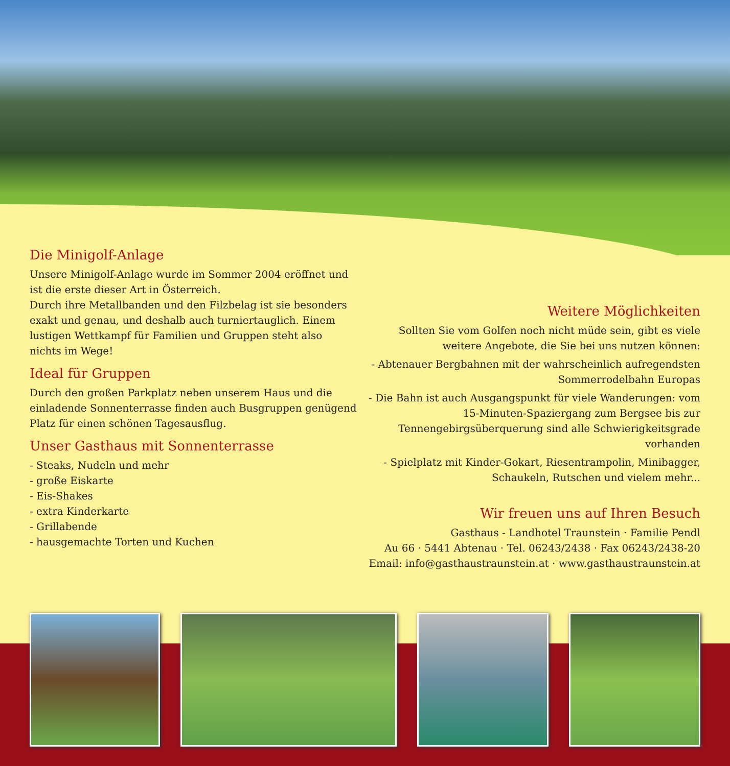Die Minigolf-Anlage
Unsere Minigolf-Anlage wurde im Sommer 2004 eröffnet und ist die erste dieser Art in Österreich.
Durch ihre Metallbanden und den Filzbelag ist sie besonders exakt und genau, und deshalb auch turniertauglich. Einem lustigen Wettkampf für Familien und Gruppen steht also nichts im Wege!
Ideal für Gruppen
Durch den großen Parkplatz neben unserem Haus und die einladende Sonnenterrasse finden auch Busgruppen genügend Platz für einen schönen Tagesausflug.
Unser Gasthaus mit Sonnenterrasse
- Steaks, Nudeln und mehr
- große Eiskarte
- Eis-Shakes
- extra Kinderkarte
- Grillabende
- hausgemachte Torten und Kuchen
Weitere Möglichkeiten
Sollten Sie vom Golfen noch nicht müde sein, gibt es viele weitere Angebote, die Sie bei uns nutzen können:
- Abtenauer Bergbahnen mit der wahrscheinlich aufregendsten Sommerrodelbahn Europas
- Die Bahn ist auch Ausgangspunkt für viele Wanderungen: vom 15-Minuten-Spaziergang zum Bergsee bis zur Tennengebirgsüberquerung sind alle Schwierigkeitsgrade vorhanden
- Spielplatz mit Kinder-Gokart, Riesentrampolin, Minibagger, Schaukeln, Rutschen und vielem mehr...
Wir freuen uns auf Ihren Besuch
Gasthaus - Landhotel Traunstein · Familie Pendl
Au 66 · 5441 Abtenau · Tel. 06243/2438 · Fax 06243/2438-20
Email: info@gasthaustraunstein.at · www.gasthaustraunstein.at